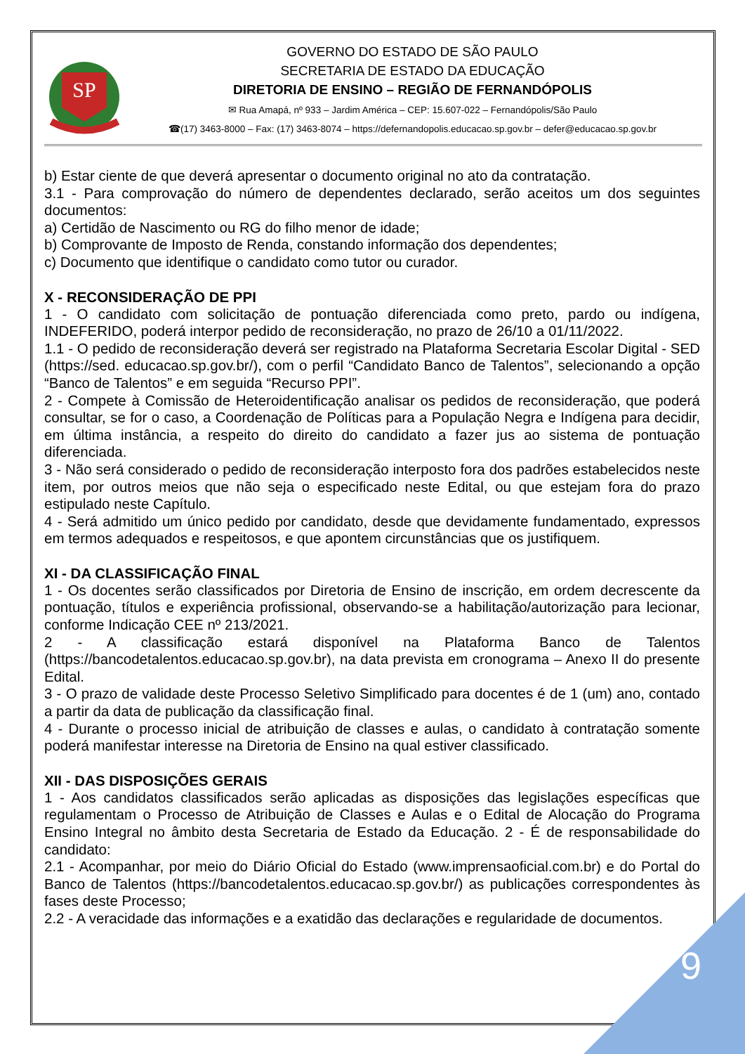9
SP
GOVERNO DO ESTADO DE SÃO PAULO
SECRETARIA DE ESTADO DA EDUCAÇÃO
DIRETORIA DE ENSINO – REGIÃO DE FERNANDÓPOLIS
✉ Rua Amapá, nº 933 – Jardim América – CEP: 15.607-022 – Fernandópolis/São Paulo
☎(17) 3463-8000 – Fax: (17) 3463-8074 – https://defernandopolis.educacao.sp.gov.br – defer@educacao.sp.gov.br
b) Estar ciente de que deverá apresentar o documento original no ato da contratação.
3.1 - Para comprovação do número de dependentes declarado, serão aceitos um dos seguintes documentos:
a) Certidão de Nascimento ou RG do filho menor de idade;
b) Comprovante de Imposto de Renda, constando informação dos dependentes;
c) Documento que identifique o candidato como tutor ou curador.
X - RECONSIDERAÇÃO DE PPI
1 - O candidato com solicitação de pontuação diferenciada como preto, pardo ou indígena, INDEFERIDO, poderá interpor pedido de reconsideração, no prazo de 26/10 a 01/11/2022.
1.1 - O pedido de reconsideração deverá ser registrado na Plataforma Secretaria Escolar Digital - SED (https://sed. educacao.sp.gov.br/), com o perfil “Candidato Banco de Talentos”, selecionando a opção “Banco de Talentos” e em seguida “Recurso PPI”.
2 - Compete à Comissão de Heteroidentificação analisar os pedidos de reconsideração, que poderá consultar, se for o caso, a Coordenação de Políticas para a População Negra e Indígena para decidir, em última instância, a respeito do direito do candidato a fazer jus ao sistema de pontuação diferenciada.
3 - Não será considerado o pedido de reconsideração interposto fora dos padrões estabelecidos neste item, por outros meios que não seja o especificado neste Edital, ou que estejam fora do prazo estipulado neste Capítulo.
4 - Será admitido um único pedido por candidato, desde que devidamente fundamentado, expressos em termos adequados e respeitosos, e que apontem circunstâncias que os justifiquem.
XI - DA CLASSIFICAÇÃO FINAL
1 - Os docentes serão classificados por Diretoria de Ensino de inscrição, em ordem decrescente da pontuação, títulos e experiência profissional, observando-se a habilitação/autorização para lecionar, conforme Indicação CEE nº 213/2021.
2 - A classificação estará disponível na Plataforma Banco de Talentos (https://bancodetalentos.educacao.sp.gov.br), na data prevista em cronograma – Anexo II do presente Edital.
3 - O prazo de validade deste Processo Seletivo Simplificado para docentes é de 1 (um) ano, contado a partir da data de publicação da classificação final.
4 - Durante o processo inicial de atribuição de classes e aulas, o candidato à contratação somente poderá manifestar interesse na Diretoria de Ensino na qual estiver classificado.
XII - DAS DISPOSIÇÕES GERAIS
1 - Aos candidatos classificados serão aplicadas as disposições das legislações específicas que regulamentam o Processo de Atribuição de Classes e Aulas e o Edital de Alocação do Programa Ensino Integral no âmbito desta Secretaria de Estado da Educação. 2 - É de responsabilidade do candidato:
2.1 - Acompanhar, por meio do Diário Oficial do Estado (www.imprensaoficial.com.br) e do Portal do Banco de Talentos (https://bancodetalentos.educacao.sp.gov.br/) as publicações correspondentes às fases deste Processo;
2.2 - A veracidade das informações e a exatidão das declarações e regularidade de documentos.